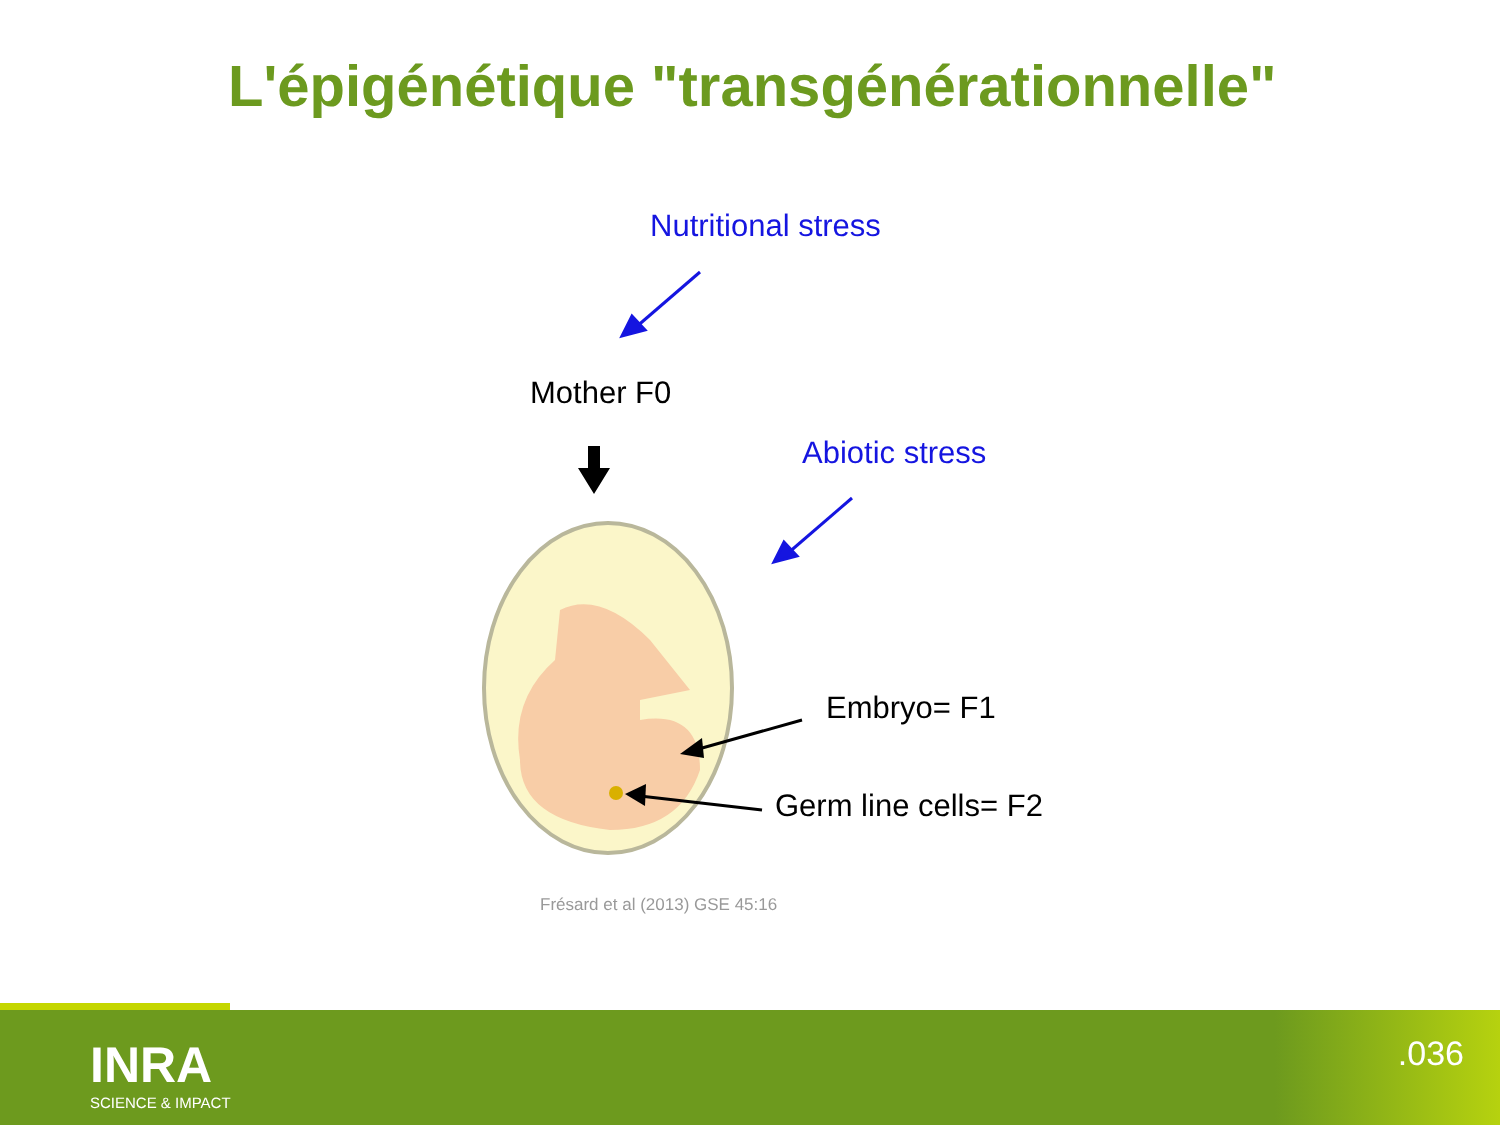L'épigénétique "transgénérationnelle"
Nutritional stress
Mother F0
Abiotic stress
Embryo= F1
Germ line cells= F2
Frésard et al (2013) GSE 45:16
INRA
SCIENCE & IMPACT
.036